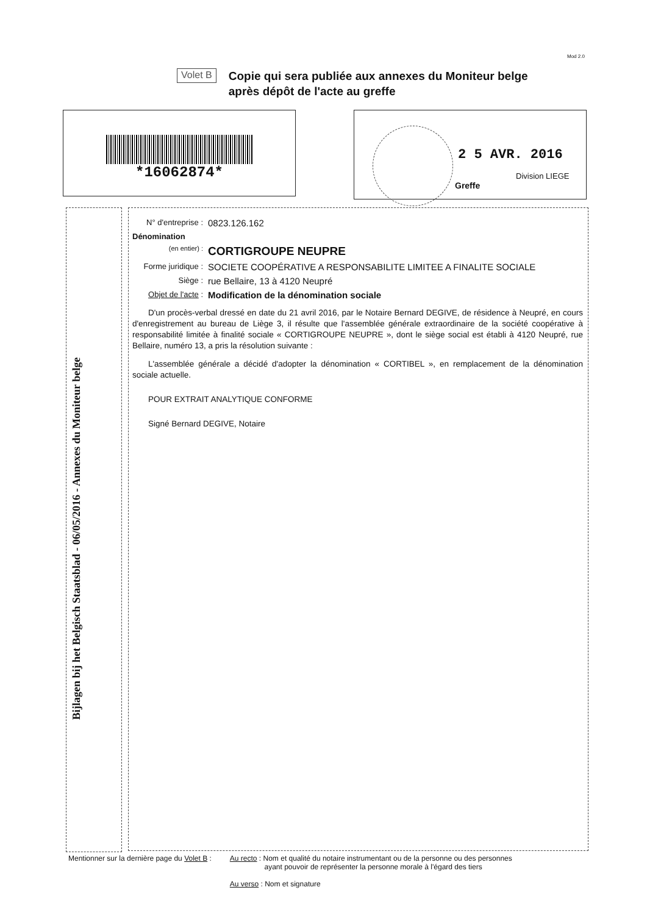Mod 2.0
Volet B
Copie qui sera publiée aux annexes du Moniteur belge
après dépôt de l'acte au greffe
*16062874*
2 5 AVR. 2016
Division LIEGE
Greffe
Bijlagen bij het Belgisch Staatsblad - 06/05/2016 - Annexes du Moniteur belge
N° d'entreprise :
0823.126.162
Dénomination
(en entier) :
CORTIGROUPE NEUPRE
Forme juridique :
SOCIETE COOPÉRATIVE A RESPONSABILITE LIMITEE A FINALITE SOCIALE
Siège :
rue Bellaire, 13 à 4120 Neupré
Objet de l'acte :
Modification de la dénomination sociale
D'un procès-verbal dressé en date du 21 avril 2016, par le Notaire Bernard DEGIVE, de résidence à Neupré, en cours d'enregistrement au bureau de Liège 3, il résulte que l'assemblée générale extraordinaire de la société coopérative à responsabilité limitée à finalité sociale « CORTIGROUPE NEUPRE », dont le siège social est établi à 4120 Neupré, rue Bellaire, numéro 13, a pris la résolution suivante :
L'assemblée générale a décidé d'adopter la dénomination « CORTIBEL », en remplacement de la dénomination sociale actuelle.
POUR EXTRAIT ANALYTIQUE CONFORME
Signé Bernard DEGIVE, Notaire
Mentionner sur la dernière page du Volet B :
Au recto : Nom et qualité du notaire instrumentant ou de la personne ou des personnes
ayant pouvoir de représenter la personne morale à l'égard des tiers
Au verso : Nom et signature